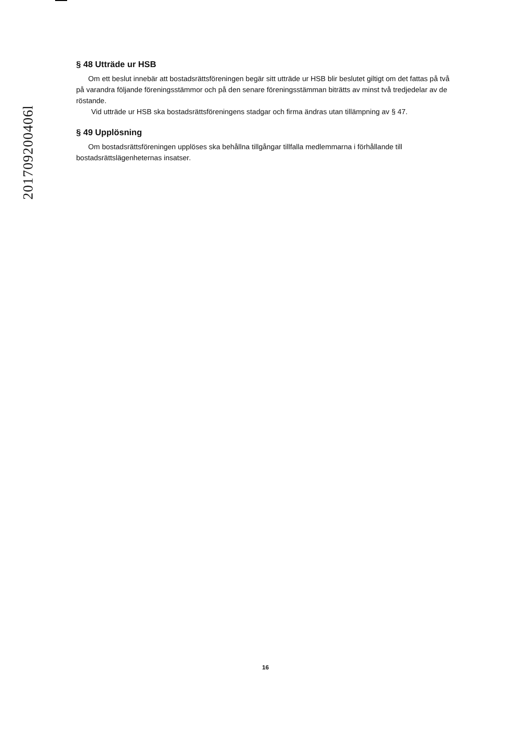201709200406l
§ 48 Utträde ur HSB
Om ett beslut innebär att bostadsrättsföreningen begär sitt utträde ur HSB blir beslutet giltigt om det fattas på två på varandra följande föreningsstämmor och på den senare föreningsstämman biträtts av minst två tredjedelar av de röstande.
Vid utträde ur HSB ska bostadsrättsföreningens stadgar och firma ändras utan tillämpning av § 47.
§ 49 Upplösning
Om bostadsrättsföreningen upplöses ska behållna tillgångar tillfalla medlemmarna i förhållande till bostadsrättslägenheternas insatser.
16